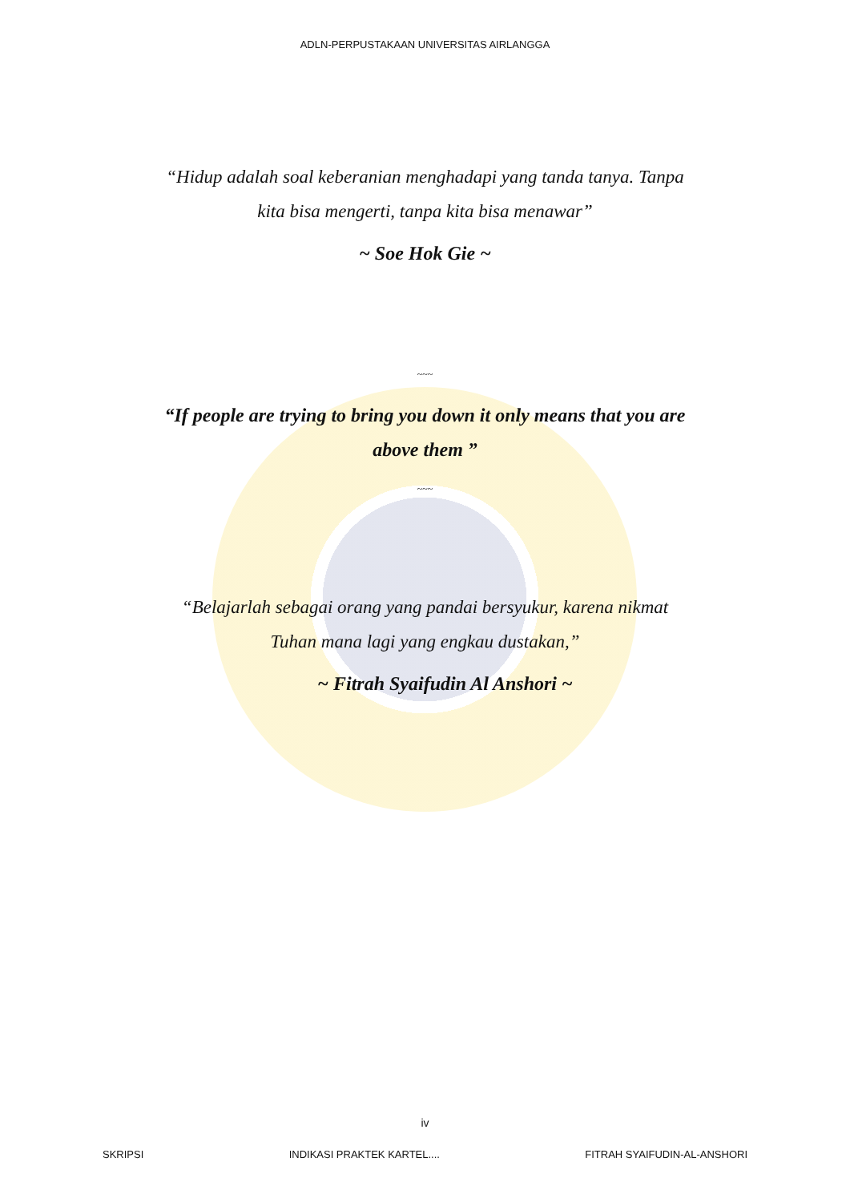ADLN-PERPUSTAKAAN UNIVERSITAS AIRLANGGA
“Hidup adalah soal keberanian menghadapi yang tanda tanya. Tanpa kita bisa mengerti, tanpa kita bisa menawar”
~ Soe Hok Gie ~
~~~
“If people are trying to bring you down it only means that you are above them ”
~~~
“Belajarlah sebagai orang yang pandai bersyukur, karena nikmat Tuhan mana lagi yang engkau dustakan,”
~ Fitrah Syaifudin Al Anshori ~
iv
SKRIPSI INDIKASI PRAKTEK KARTEL.... FITRAH SYAIFUDIN-AL-ANSHORI